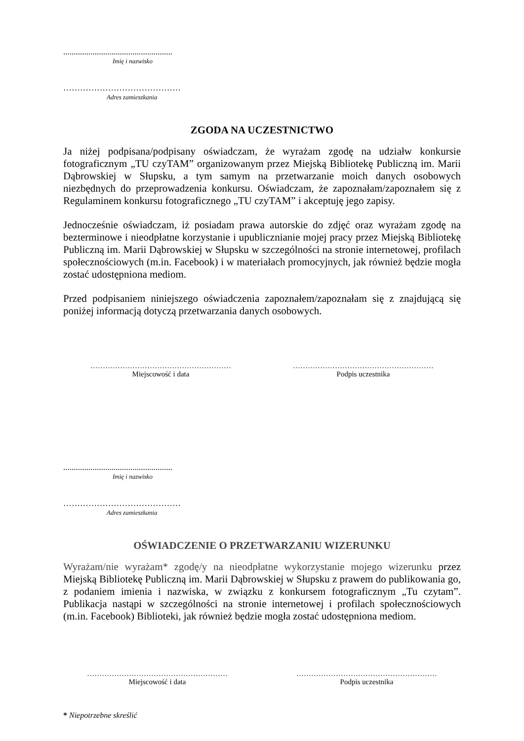....................................................
Imię i nazwisko
……………………………………
Adres zamieszkania
ZGODA NA UCZESTNICTWO
Ja niżej podpisana/podpisany oświadczam, że wyrażam zgodę na udziałw konkursie fotograficznym „TU czyTAM” organizowanym przez Miejską Bibliotekę Publiczną im. Marii Dąbrowskiej w Słupsku, a tym samym na przetwarzanie moich danych osobowych niezbędnych do przeprowadzenia konkursu. Oświadczam, że zapoznałam/zapoznałem się z Regulaminem konkursu fotograficznego „TU czyTAM” i akceptuję jego zapisy.
Jednocześnie oświadczam, iż posiadam prawa autorskie do zdjęć oraz wyrażam zgodę na bezterminowe i nieodpłatne korzystanie i upublicznianie mojej pracy przez Miejską Bibliotekę Publiczną im. Marii Dąbrowskiej w Słupsku w szczególności na stronie internetowej, profilach społecznościowych (m.in. Facebook) i w materiałach promocyjnych, jak również będzie mogła zostać udostępniona mediom.
Przed podpisaniem niniejszego oświadczenia zapoznałem/zapoznałam się z znajdującą się poniżej informacją dotyczą przetwarzania danych osobowych.
…………………………………………………
Miejscowość i data
…………………………………………………
Podpis uczestnika
....................................................
Imię i nazwisko
……………………………………
Adres zamieszkania
OŚWIADCZENIE O PRZETWARZANIU WIZERUNKU
Wyrażam/nie wyrażam* zgodę/y na nieodpłatne wykorzystanie mojego wizerunku przez Miejską Bibliotekę Publiczną im. Marii Dąbrowskiej w Słupsku z prawem do publikowania go, z podaniem imienia i nazwiska, w związku z konkursem fotograficznym „Tu czytam”. Publikacja nastąpi w szczególności na stronie internetowej i profilach społecznościowych (m.in. Facebook) Biblioteki, jak również będzie mogła zostać udostępniona mediom.
…………………………………………………
Miejscowość i data
…………………………………………………
Podpis uczestnika
* Niepotrzebne skreślić